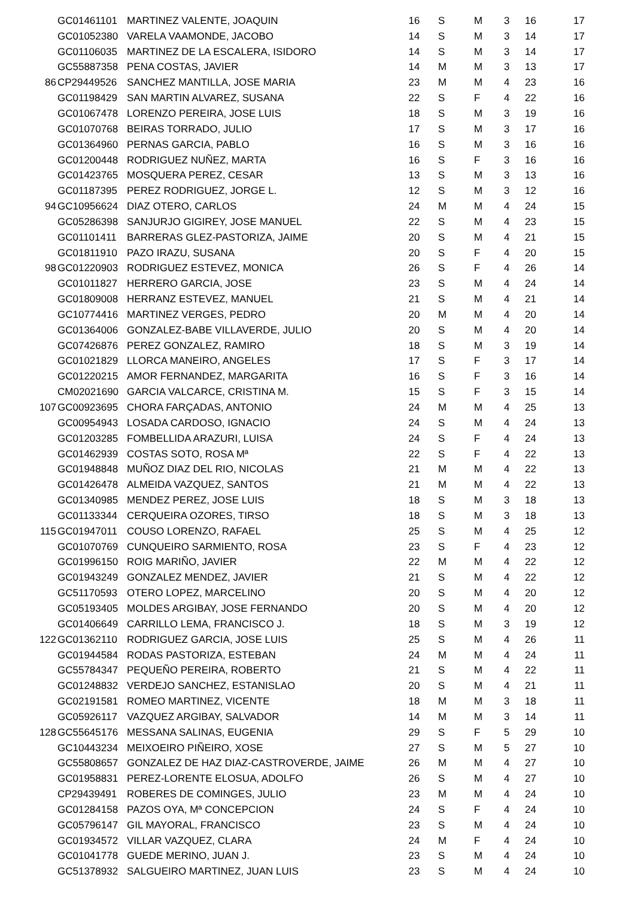| | GC01461101 | MARTINEZ VALENTE, JOAQUIN | 16 | S | M | 3 | 16 | 17 |
| | GC01052380 | VARELA VAAMONDE, JACOBO | 14 | S | M | 3 | 14 | 17 |
| | GC01106035 | MARTINEZ DE LA ESCALERA, ISIDORO | 14 | S | M | 3 | 14 | 17 |
| | GC55887358 | PENA COSTAS, JAVIER | 14 | M | M | 3 | 13 | 17 |
| 86 | CP29449526 | SANCHEZ MANTILLA, JOSE MARIA | 23 | M | M | 4 | 23 | 16 |
| | GC01198429 | SAN MARTIN ALVAREZ, SUSANA | 22 | S | F | 4 | 22 | 16 |
| | GC01067478 | LORENZO PEREIRA, JOSE LUIS | 18 | S | M | 3 | 19 | 16 |
| | GC01070768 | BEIRAS TORRADO, JULIO | 17 | S | M | 3 | 17 | 16 |
| | GC01364960 | PERNAS GARCIA, PABLO | 16 | S | M | 3 | 16 | 16 |
| | GC01200448 | RODRIGUEZ NUÑEZ, MARTA | 16 | S | F | 3 | 16 | 16 |
| | GC01423765 | MOSQUERA PEREZ, CESAR | 13 | S | M | 3 | 13 | 16 |
| | GC01187395 | PEREZ RODRIGUEZ, JORGE L. | 12 | S | M | 3 | 12 | 16 |
| 94 | GC10956624 | DIAZ OTERO, CARLOS | 24 | M | M | 4 | 24 | 15 |
| | GC05286398 | SANJURJO GIGIREY, JOSE MANUEL | 22 | S | M | 4 | 23 | 15 |
| | GC01101411 | BARRERAS GLEZ-PASTORIZA, JAIME | 20 | S | M | 4 | 21 | 15 |
| | GC01811910 | PAZO IRAZU, SUSANA | 20 | S | F | 4 | 20 | 15 |
| 98 | GC01220903 | RODRIGUEZ ESTEVEZ, MONICA | 26 | S | F | 4 | 26 | 14 |
| | GC01011827 | HERRERO GARCIA, JOSE | 23 | S | M | 4 | 24 | 14 |
| | GC01809008 | HERRANZ ESTEVEZ, MANUEL | 21 | S | M | 4 | 21 | 14 |
| | GC10774416 | MARTINEZ VERGES, PEDRO | 20 | M | M | 4 | 20 | 14 |
| | GC01364006 | GONZALEZ-BABE VILLAVERDE, JULIO | 20 | S | M | 4 | 20 | 14 |
| | GC07426876 | PEREZ GONZALEZ, RAMIRO | 18 | S | M | 3 | 19 | 14 |
| | GC01021829 | LLORCA MANEIRO, ANGELES | 17 | S | F | 3 | 17 | 14 |
| | GC01220215 | AMOR FERNANDEZ, MARGARITA | 16 | S | F | 3 | 16 | 14 |
| | CM02021690 | GARCIA VALCARCE, CRISTINA M. | 15 | S | F | 3 | 15 | 14 |
| 107 | GC00923695 | CHORA FARÇADAS, ANTONIO | 24 | M | M | 4 | 25 | 13 |
| | GC00954943 | LOSADA CARDOSO, IGNACIO | 24 | S | M | 4 | 24 | 13 |
| | GC01203285 | FOMBELLIDA ARAZURI, LUISA | 24 | S | F | 4 | 24 | 13 |
| | GC01462939 | COSTAS SOTO, ROSA Mª | 22 | S | F | 4 | 22 | 13 |
| | GC01948848 | MUÑOZ DIAZ DEL RIO, NICOLAS | 21 | M | M | 4 | 22 | 13 |
| | GC01426478 | ALMEIDA VAZQUEZ, SANTOS | 21 | M | M | 4 | 22 | 13 |
| | GC01340985 | MENDEZ PEREZ, JOSE LUIS | 18 | S | M | 3 | 18 | 13 |
| | GC01133344 | CERQUEIRA OZORES, TIRSO | 18 | S | M | 3 | 18 | 13 |
| 115 | GC01947011 | COUSO LORENZO, RAFAEL | 25 | S | M | 4 | 25 | 12 |
| | GC01070769 | CUNQUEIRO SARMIENTO, ROSA | 23 | S | F | 4 | 23 | 12 |
| | GC01996150 | ROIG MARIÑO, JAVIER | 22 | M | M | 4 | 22 | 12 |
| | GC01943249 | GONZALEZ MENDEZ, JAVIER | 21 | S | M | 4 | 22 | 12 |
| | GC51170593 | OTERO LOPEZ, MARCELINO | 20 | S | M | 4 | 20 | 12 |
| | GC05193405 | MOLDES ARGIBAY, JOSE FERNANDO | 20 | S | M | 4 | 20 | 12 |
| | GC01406649 | CARRILLO LEMA, FRANCISCO J. | 18 | S | M | 3 | 19 | 12 |
| 122 | GC01362110 | RODRIGUEZ GARCIA, JOSE LUIS | 25 | S | M | 4 | 26 | 11 |
| | GC01944584 | RODAS PASTORIZA, ESTEBAN | 24 | M | M | 4 | 24 | 11 |
| | GC55784347 | PEQUEÑO PEREIRA, ROBERTO | 21 | S | M | 4 | 22 | 11 |
| | GC01248832 | VERDEJO SANCHEZ, ESTANISLAO | 20 | S | M | 4 | 21 | 11 |
| | GC02191581 | ROMEO MARTINEZ, VICENTE | 18 | M | M | 3 | 18 | 11 |
| | GC05926117 | VAZQUEZ ARGIBAY, SALVADOR | 14 | M | M | 3 | 14 | 11 |
| 128 | GC55645176 | MESSANA SALINAS, EUGENIA | 29 | S | F | 5 | 29 | 10 |
| | GC10443234 | MEIXOEIRO PIÑEIRO, XOSE | 27 | S | M | 5 | 27 | 10 |
| | GC55808657 | GONZALEZ DE HAZ DIAZ-CASTROVERDE, JAIME | 26 | M | M | 4 | 27 | 10 |
| | GC01958831 | PEREZ-LORENTE ELOSUA, ADOLFO | 26 | S | M | 4 | 27 | 10 |
| | CP29439491 | ROBERES DE COMINGES, JULIO | 23 | M | M | 4 | 24 | 10 |
| | GC01284158 | PAZOS OYA, Mª CONCEPCION | 24 | S | F | 4 | 24 | 10 |
| | GC05796147 | GIL MAYORAL, FRANCISCO | 23 | S | M | 4 | 24 | 10 |
| | GC01934572 | VILLAR VAZQUEZ, CLARA | 24 | M | F | 4 | 24 | 10 |
| | GC01041778 | GUEDE MERINO, JUAN J. | 23 | S | M | 4 | 24 | 10 |
| | GC51378932 | SALGUEIRO MARTINEZ, JUAN LUIS | 23 | S | M | 4 | 24 | 10 |